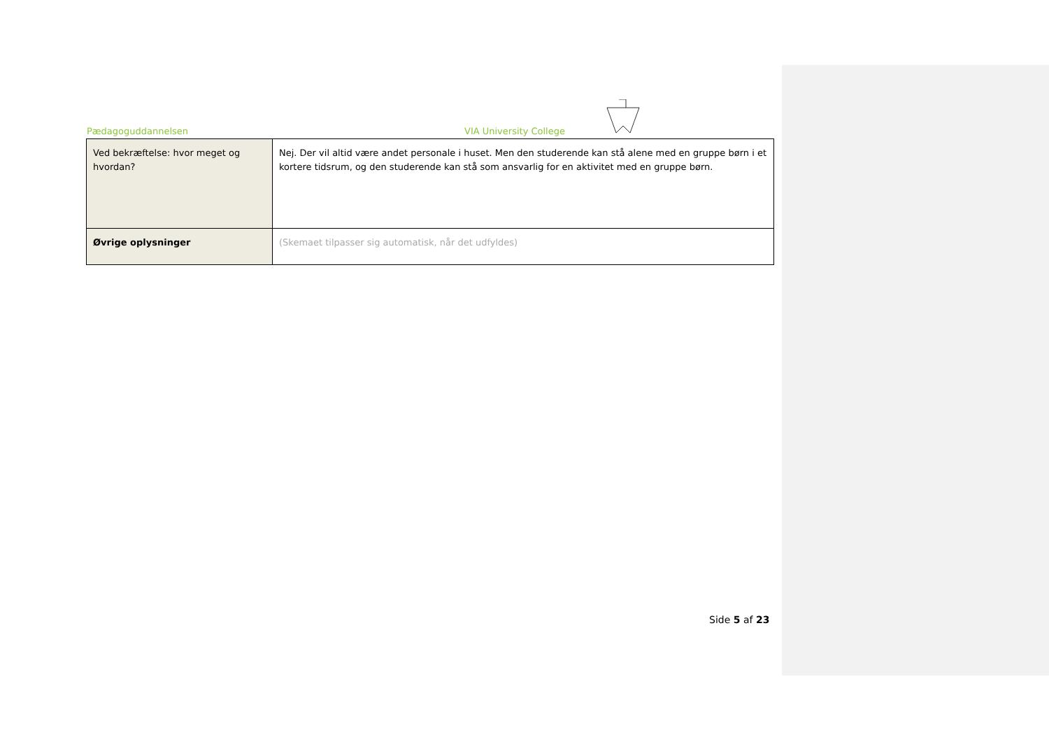Pædagoguddannelsen VIA University College
| Ved bekræftelse: hvor meget og hvordan? | Nej. Der vil altid være andet personale i huset. Men den studerende kan stå alene med en gruppe børn i et kortere tidsrum, og den studerende kan stå som ansvarlig for en aktivitet med en gruppe børn. |
| Øvrige oplysninger | (Skemaet tilpasser sig automatisk, når det udfyldes) |
Side 5 af 23